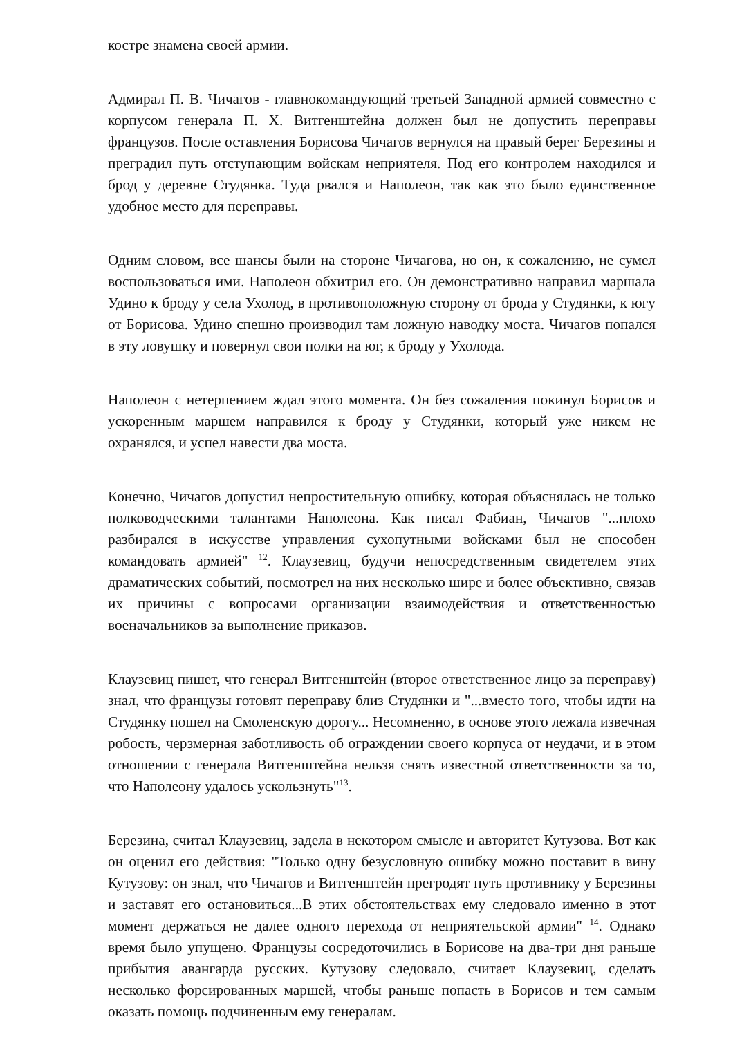костре знамена своей армии.
Адмирал П. В. Чичагов - главнокомандующий третьей Западной армией совместно с корпусом генерала П. Х. Витгенштейна должен был не допустить переправы французов. После оставления Борисова Чичагов вернулся на правый берег Березины и преградил путь отступающим войскам неприятеля. Под его контролем находился и брод у деревне Студянка. Туда рвался и Наполеон, так как это было единственное удобное место для переправы.
Одним словом, все шансы были на стороне Чичагова, но он, к сожалению, не сумел воспользоваться ими. Наполеон обхитрил его. Он демонстративно направил маршала Удино к броду у села Ухолод, в противоположную сторону от брода у Студянки, к югу от Борисова. Удино спешно производил там ложную наводку моста. Чичагов попался в эту ловушку и повернул свои полки на юг, к броду у Ухолода.
Наполеон с нетерпением ждал этого момента. Он без сожаления покинул Борисов и ускоренным маршем направился к броду у Студянки, который уже никем не охранялся, и успел навести два моста.
Конечно, Чичагов допустил непростительную ошибку, которая объяснялась не только полководческими талантами Наполеона. Как писал Фабиан, Чичагов "...плохо разбирался в искусстве управления сухопутными войсками был не способен командовать армией" <sup>12</sup>. Клаузевиц, будучи непосредственным свидетелем этих драматических событий, посмотрел на них несколько шире и более объективно, связав их причины с вопросами организации взаимодействия и ответственностью военачальников за выполнение приказов.
Клаузевиц пишет, что генерал Витгенштейн (второе ответственное лицо за переправу) знал, что французы готовят переправу близ Студянки и "...вместо того, чтобы идти на Студянку пошел на Смоленскую дорогу... Несомненно, в основе этого лежала извечная робость, черзмерная заботливость об ограждении своего корпуса от неудачи, и в этом отношении с генерала Витгенштейна нельзя снять известной ответственности за то, что Наполеону удалось ускользнуть"<sup>13</sup>.
Березина, считал Клаузевиц, задела в некотором смысле и авторитет Кутузова. Вот как он оценил его действия: "Только одну безусловную ошибку можно поставит в вину Кутузову: он знал, что Чичагов и Витгенштейн прегродят путь противнику у Березины и заставят его остановиться...В этих обстоятельствах ему следовало именно в этот момент держаться не далее одного перехода от неприятельской армии" <sup>14</sup>. Однако время было упущено. Французы сосредоточились в Борисове на два-три дня раньше прибытия авангарда русских. Кутузову следовало, считает Клаузевиц, сделать несколько форсированных маршей, чтобы раньше попасть в Борисов и тем самым оказать помощь подчиненным ему генералам.